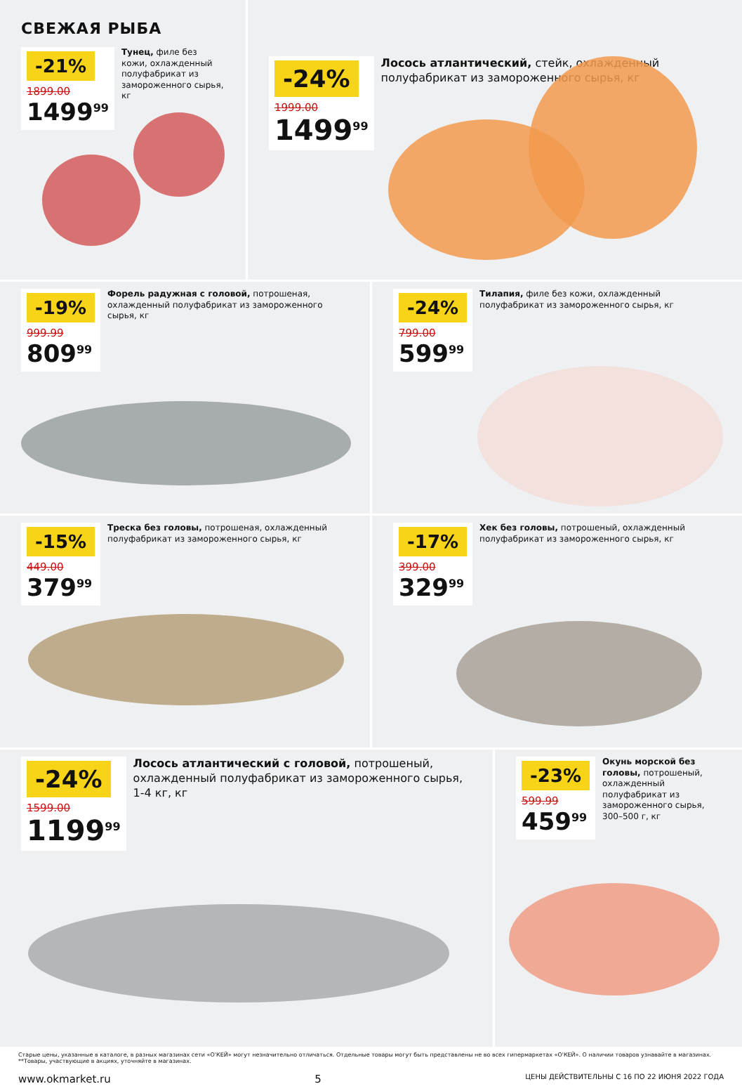СВЕЖАЯ РЫБА
-21%
1899.00
1499<sup>99</sup>
Тунец, филе без кожи, охлажденный полуфабрикат из замороженного сырья, кг
-24%
1999.00
1499<sup>99</sup>
Лосось атлантический, стейк, охлажденный полуфабрикат из замороженного сырья, кг
-19%
999.99
809<sup>99</sup>
Форель радужная с головой, потрошеная, охлажденный полуфабрикат из замороженного сырья, кг
-24%
799.00
599<sup>99</sup>
Тилапия, филе без кожи, охлажденный полуфабрикат из замороженного сырья, кг
-15%
449.00
379<sup>99</sup>
Треска без головы, потрошеная, охлажденный полуфабрикат из замороженного сырья, кг
-17%
399.00
329<sup>99</sup>
Хек без головы, потрошеный, охлажденный полуфабрикат из замороженного сырья, кг
-24%
1599.00
1199<sup>99</sup>
Лосось атлантический с головой, потрошеный, охлажденный полуфабрикат из замороженного сырья, 1-4 кг, кг
-23%
599.99
459<sup>99</sup>
Окунь морской без головы, потрошеный, охлажденный полуфабрикат из замороженного сырья, 300–500 г, кг
Старые цены, указанные в каталоге, в разных магазинах сети «О'КЕЙ» могут незначительно отличаться. Отдельные товары могут быть представлены не во всех гипермаркетах «О'КЕЙ». О наличии товаров узнавайте в магазинах. **Товары, участвующие в акциях, уточняйте в магазинах.
www.okmarket.ru 5 ЦЕНЫ ДЕЙСТВИТЕЛЬНЫ С 16 ПО 22 ИЮНЯ 2022 ГОДА